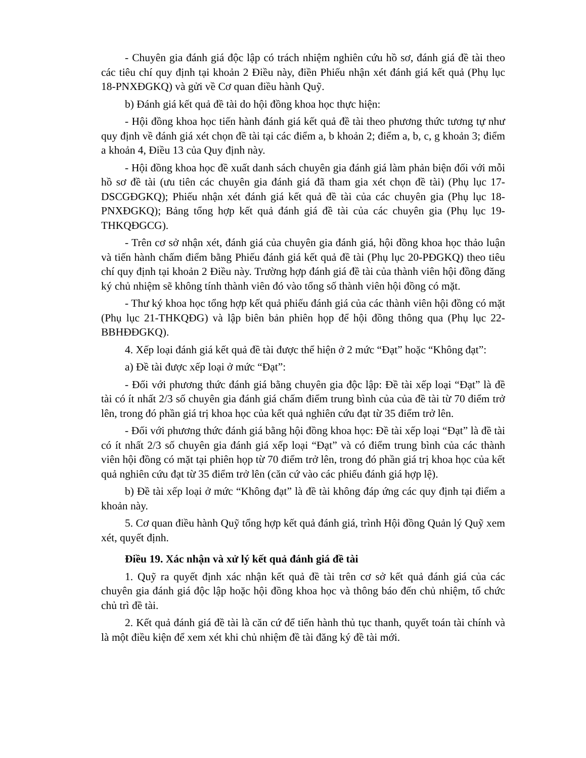- Chuyên gia đánh giá độc lập có trách nhiệm nghiên cứu hồ sơ, đánh giá đề tài theo các tiêu chí quy định tại khoản 2 Điều này, điền Phiếu nhận xét đánh giá kết quả (Phụ lục 18-PNXĐGKQ) và gửi về Cơ quan điều hành Quỹ.
b) Đánh giá kết quả đề tài do hội đồng khoa học thực hiện:
- Hội đồng khoa học tiến hành đánh giá kết quả đề tài theo phương thức tương tự như quy định về đánh giá xét chọn đề tài tại các điểm a, b khoản 2; điểm a, b, c, g khoản 3; điểm a khoản 4, Điều 13 của Quy định này.
- Hội đồng khoa học đề xuất danh sách chuyên gia đánh giá làm phản biện đối với mỗi hồ sơ đề tài (ưu tiên các chuyên gia đánh giá đã tham gia xét chọn đề tài) (Phụ lục 17-DSCGĐGKQ); Phiếu nhận xét đánh giá kết quả đề tài của các chuyên gia (Phụ lục 18-PNXĐGKQ); Bảng tổng hợp kết quả đánh giá đề tài của các chuyên gia (Phụ lục 19-THKQĐGCG).
- Trên cơ sở nhận xét, đánh giá của chuyên gia đánh giá, hội đồng khoa học thảo luận và tiến hành chấm điểm bằng Phiếu đánh giá kết quả đề tài (Phụ lục 20-PĐGKQ) theo tiêu chí quy định tại khoản 2 Điều này. Trường hợp đánh giá đề tài của thành viên hội đồng đăng ký chủ nhiệm sẽ không tính thành viên đó vào tổng số thành viên hội đồng có mặt.
- Thư ký khoa học tổng hợp kết quả phiếu đánh giá của các thành viên hội đồng có mặt (Phụ lục 21-THKQĐG) và lập biên bản phiên họp để hội đồng thông qua (Phụ lục 22-BBHĐĐGKQ).
4. Xếp loại đánh giá kết quả đề tài được thể hiện ở 2 mức “Đạt” hoặc “Không đạt”:
a) Đề tài được xếp loại ở mức “Đạt”:
- Đối với phương thức đánh giá bằng chuyên gia độc lập: Đề tài xếp loại “Đạt” là đề tài có ít nhất 2/3 số chuyên gia đánh giá chấm điểm trung bình của của đề tài từ 70 điểm trở lên, trong đó phần giá trị khoa học của kết quả nghiên cứu đạt từ 35 điểm trở lên.
- Đối với phương thức đánh giá bằng hội đồng khoa học: Đề tài xếp loại “Đạt” là đề tài có ít nhất 2/3 số chuyên gia đánh giá xếp loại “Đạt” và có điểm trung bình của các thành viên hội đồng có mặt tại phiên họp từ 70 điểm trở lên, trong đó phần giá trị khoa học của kết quả nghiên cứu đạt từ 35 điểm trở lên (căn cứ vào các phiếu đánh giá hợp lệ).
b) Đề tài xếp loại ở mức “Không đạt” là đề tài không đáp ứng các quy định tại điểm a khoản này.
5. Cơ quan điều hành Quỹ tổng hợp kết quả đánh giá, trình Hội đồng Quản lý Quỹ xem xét, quyết định.
Điều 19. Xác nhận và xử lý kết quả đánh giá đề tài
1. Quỹ ra quyết định xác nhận kết quả đề tài trên cơ sở kết quả đánh giá của các chuyên gia đánh giá độc lập hoặc hội đồng khoa học và thông báo đến chủ nhiệm, tổ chức chủ trì đề tài.
2. Kết quả đánh giá đề tài là căn cứ để tiến hành thủ tục thanh, quyết toán tài chính và là một điều kiện để xem xét khi chủ nhiệm đề tài đăng ký đề tài mới.